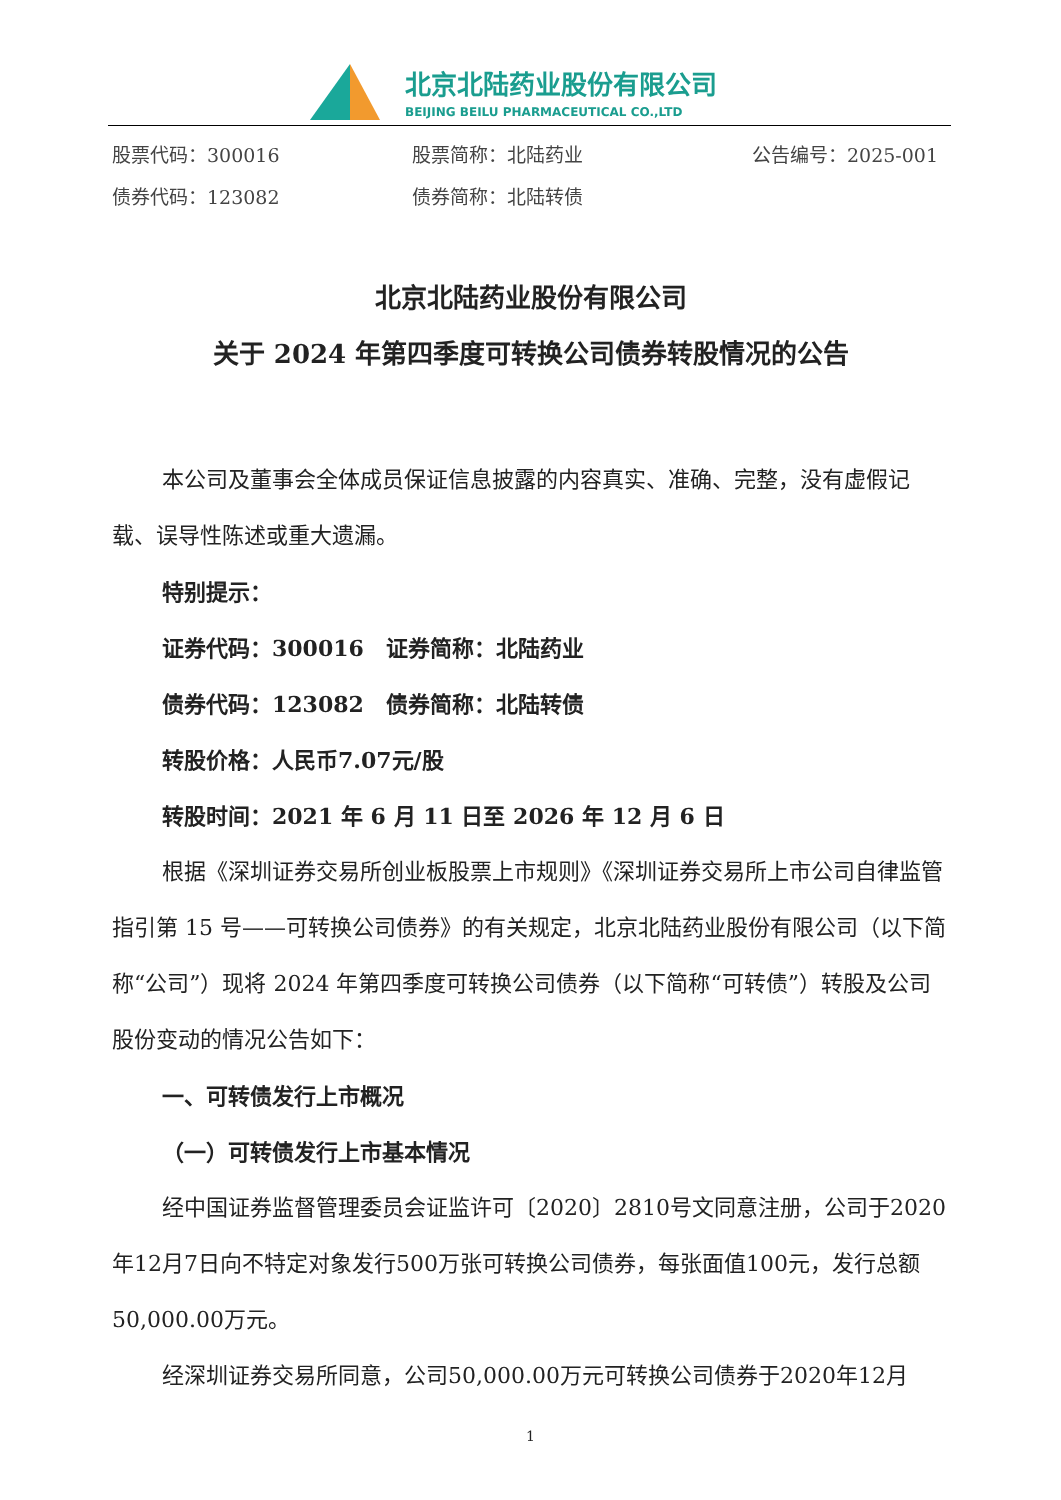北京北陆药业股份有限公司
BEIJING BEILU PHARMACEUTICAL CO.,LTD
股票代码：300016 股票简称：北陆药业 公告编号：2025-001
债券代码：123082 债券简称：北陆转债
北京北陆药业股份有限公司
关于 2024 年第四季度可转换公司债券转股情况的公告
本公司及董事会全体成员保证信息披露的内容真实、准确、完整，没有虚假记载、误导性陈述或重大遗漏。
特别提示：
证券代码：300016　证券简称：北陆药业
债券代码：123082　债券简称：北陆转债
转股价格：人民币7.07元/股
转股时间：2021 年 6 月 11 日至 2026 年 12 月 6 日
根据《深圳证券交易所创业板股票上市规则》《深圳证券交易所上市公司自律监管指引第 15 号——可转换公司债券》的有关规定，北京北陆药业股份有限公司（以下简称“公司”）现将 2024 年第四季度可转换公司债券（以下简称“可转债”）转股及公司股份变动的情况公告如下：
一、可转债发行上市概况
（一）可转债发行上市基本情况
经中国证券监督管理委员会证监许可〔2020〕2810号文同意注册，公司于2020年12月7日向不特定对象发行500万张可转换公司债券，每张面值100元，发行总额50,000.00万元。
经深圳证券交易所同意，公司50,000.00万元可转换公司债券于2020年12月
1